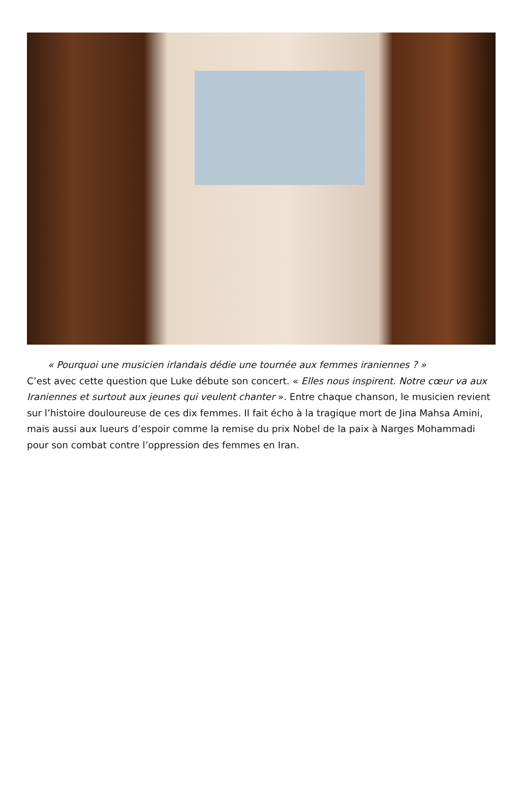« Pourquoi une musicien irlandais dédie une tournée aux femmes iraniennes ? »
C’est avec cette question que Luke débute son concert. « Elles nous inspirent. Notre cœur va aux Iraniennes et surtout aux jeunes qui veulent chanter ». Entre chaque chanson, le musicien revient sur l’histoire douloureuse de ces dix femmes. Il fait écho à la tragique mort de Jina Mahsa Amini, mais aussi aux lueurs d’espoir comme la remise du prix Nobel de la paix à Narges Mohammadi pour son combat contre l’oppression des femmes en Iran.